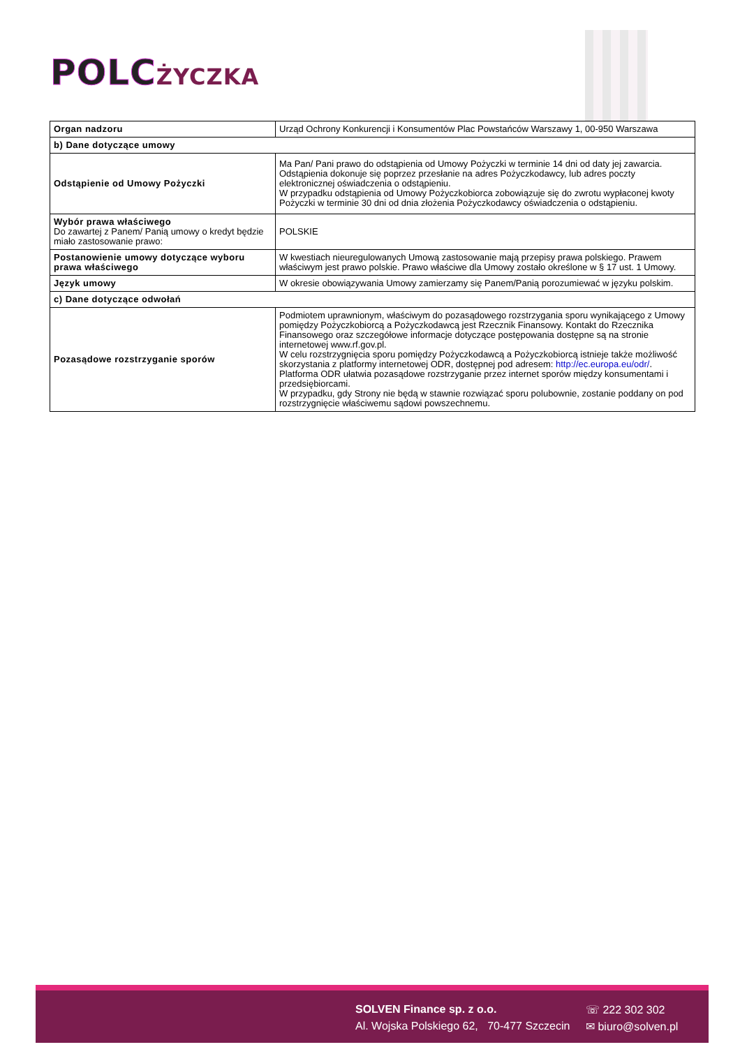POLC ŻYCZKA
| Organ nadzoru | Urząd Ochrony Konkurencji i Konsumentów Plac Powstańców Warszawy 1, 00-950 Warszawa |
| b) Dane dotyczące umowy | |
| Odstąpienie od Umowy Pożyczki | Ma Pan/ Pani prawo do odstąpienia od Umowy Pożyczki w terminie 14 dni od daty jej zawarcia. Odstąpienia dokonuje się poprzez przesłanie na adres Pożyczkodawcy, lub adres poczty elektronicznej oświadczenia o odstąpieniu. W przypadku odstąpienia od Umowy Pożyczkobiorca zobowiązuje się do zwrotu wypłaconej kwoty Pożyczki w terminie 30 dni od dnia złożenia Pożyczkodawcy oświadczenia o odstąpieniu. |
| Wybór prawa właściwego Do zawartej z Panem/ Panią umowy o kredyt będzie miało zastosowanie prawo: | POLSKIE |
| Postanowienie umowy dotyczące wyboru prawa właściwego | W kwestiach nieuregulowanych Umową zastosowanie mają przepisy prawa polskiego. Prawem właściwym jest prawo polskie. Prawo właściwe dla Umowy zostało określone w § 17 ust. 1 Umowy. |
| Język umowy | W okresie obowiązywania Umowy zamierzamy się Panem/Panią porozumiewać w języku polskim. |
| c) Dane dotyczące odwołań | |
| Pozasądowe rozstrzyganie sporów | Podmiotem uprawnionym, właściwym do pozasądowego rozstrzygania sporu wynikającego z Umowy pomiędzy Pożyczkobiorcą a Pożyczkodawcą jest Rzecznik Finansowy. Kontakt do Rzecznika Finansowego oraz szczegółowe informacje dotyczące postępowania dostępne są na stronie internetowej www.rf.gov.pl. W celu rozstrzygnięcia sporu pomiędzy Pożyczkodawcą a Pożyczkobiorcą istnieje także możliwość skorzystania z platformy internetowej ODR, dostępnej pod adresem: http://ec.europa.eu/odr/ . Platforma ODR ułatwia pozasądowe rozstrzyganie przez internet sporów między konsumentami i przedsiębiorcami. W przypadku, gdy Strony nie będą w stawnie rozwiązać sporu polubownie, zostanie poddany on pod rozstrzygnięcie właściwemu sądowi powszechnemu. |
SOLVEN Finance sp. z o.o.
Al. Wojska Polskiego 62, 70-477 Szczecin
☏ 222 302 302
✉ biuro@solven.pl